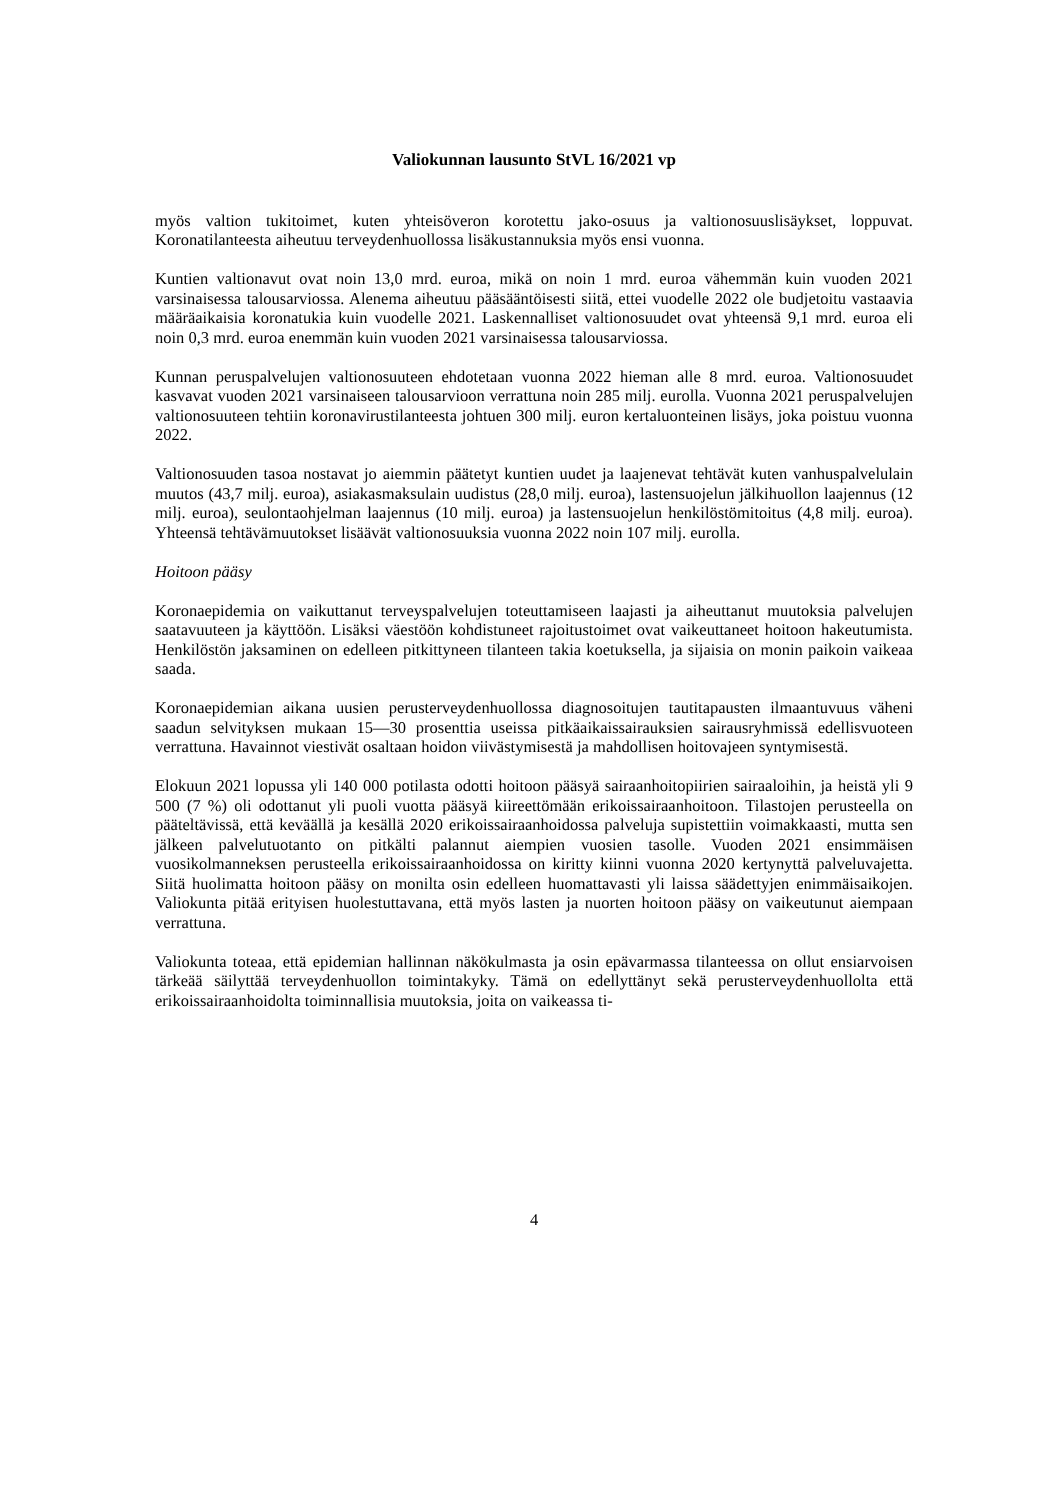Valiokunnan lausunto StVL 16/2021 vp
myös valtion tukitoimet, kuten yhteisöveron korotettu jako-osuus ja valtionosuuslisäykset, loppuvat. Koronatilanteesta aiheutuu terveydenhuollossa lisäkustannuksia myös ensi vuonna.
Kuntien valtionavut ovat noin 13,0 mrd. euroa, mikä on noin 1 mrd. euroa vähemmän kuin vuoden 2021 varsinaisessa talousarviossa. Alenema aiheutuu pääsääntöisesti siitä, ettei vuodelle 2022 ole budjetoitu vastaavia määräaikaisia koronatukia kuin vuodelle 2021. Laskennalliset valtionosuudet ovat yhteensä 9,1 mrd. euroa eli noin 0,3 mrd. euroa enemmän kuin vuoden 2021 varsinaisessa talousarviossa.
Kunnan peruspalvelujen valtionosuuteen ehdotetaan vuonna 2022 hieman alle 8 mrd. euroa. Valtionosuudet kasvavat vuoden 2021 varsinaiseen talousarvioon verrattuna noin 285 milj. eurolla. Vuonna 2021 peruspalvelujen valtionosuuteen tehtiin koronavirustilanteesta johtuen 300 milj. euron kertaluonteinen lisäys, joka poistuu vuonna 2022.
Valtionosuuden tasoa nostavat jo aiemmin päätetyt kuntien uudet ja laajenevat tehtävät kuten vanhuspalvelulain muutos (43,7 milj. euroa), asiakasmaksulain uudistus (28,0 milj. euroa), lastensuojelun jälkihuollon laajennus (12 milj. euroa), seulontaohjelman laajennus (10 milj. euroa) ja lastensuojelun henkilöstömitoitus (4,8 milj. euroa). Yhteensä tehtävämuutokset lisäävät valtionosuuksia vuonna 2022 noin 107 milj. eurolla.
Hoitoon pääsy
Koronaepidemia on vaikuttanut terveyspalvelujen toteuttamiseen laajasti ja aiheuttanut muutoksia palvelujen saatavuuteen ja käyttöön. Lisäksi väestöön kohdistuneet rajoitustoimet ovat vaikeuttaneet hoitoon hakeutumista. Henkilöstön jaksaminen on edelleen pitkittyneen tilanteen takia koetuksella, ja sijaisia on monin paikoin vaikeaa saada.
Koronaepidemian aikana uusien perusterveydenhuollossa diagnosoitujen tautitapausten ilmaantuvuus väheni saadun selvityksen mukaan 15—30 prosenttia useissa pitkäaikaissairauksien sairausryhmissä edellisvuoteen verrattuna. Havainnot viestivät osaltaan hoidon viivästymisestä ja mahdollisen hoitovajeen syntymisestä.
Elokuun 2021 lopussa yli 140 000 potilasta odotti hoitoon pääsyä sairaanhoitopiirien sairaaloihin, ja heistä yli 9 500 (7 %) oli odottanut yli puoli vuotta pääsyä kiireettömään erikoissairaanhoitoon. Tilastojen perusteella on pääteltävissä, että keväällä ja kesällä 2020 erikoissairaanhoidossa palveluja supistettiin voimakkaasti, mutta sen jälkeen palvelutuotanto on pitkälti palannut aiempien vuosien tasolle. Vuoden 2021 ensimmäisen vuosikolmanneksen perusteella erikoissairaanhoidossa on kiritty kiinni vuonna 2020 kertynyttä palveluvajetta. Siitä huolimatta hoitoon pääsy on monilta osin edelleen huomattavasti yli laissa säädettyjen enimmäisaikojen. Valiokunta pitää erityisen huolestuttavana, että myös lasten ja nuorten hoitoon pääsy on vaikeutunut aiempaan verrattuna.
Valiokunta toteaa, että epidemian hallinnan näkökulmasta ja osin epävarmassa tilanteessa on ollut ensiarvoisen tärkeää säilyttää terveydenhuollon toimintakyky. Tämä on edellyttänyt sekä perusterveydenhuollolta että erikoissairaanhoidolta toiminnallisia muutoksia, joita on vaikeassa ti-
4